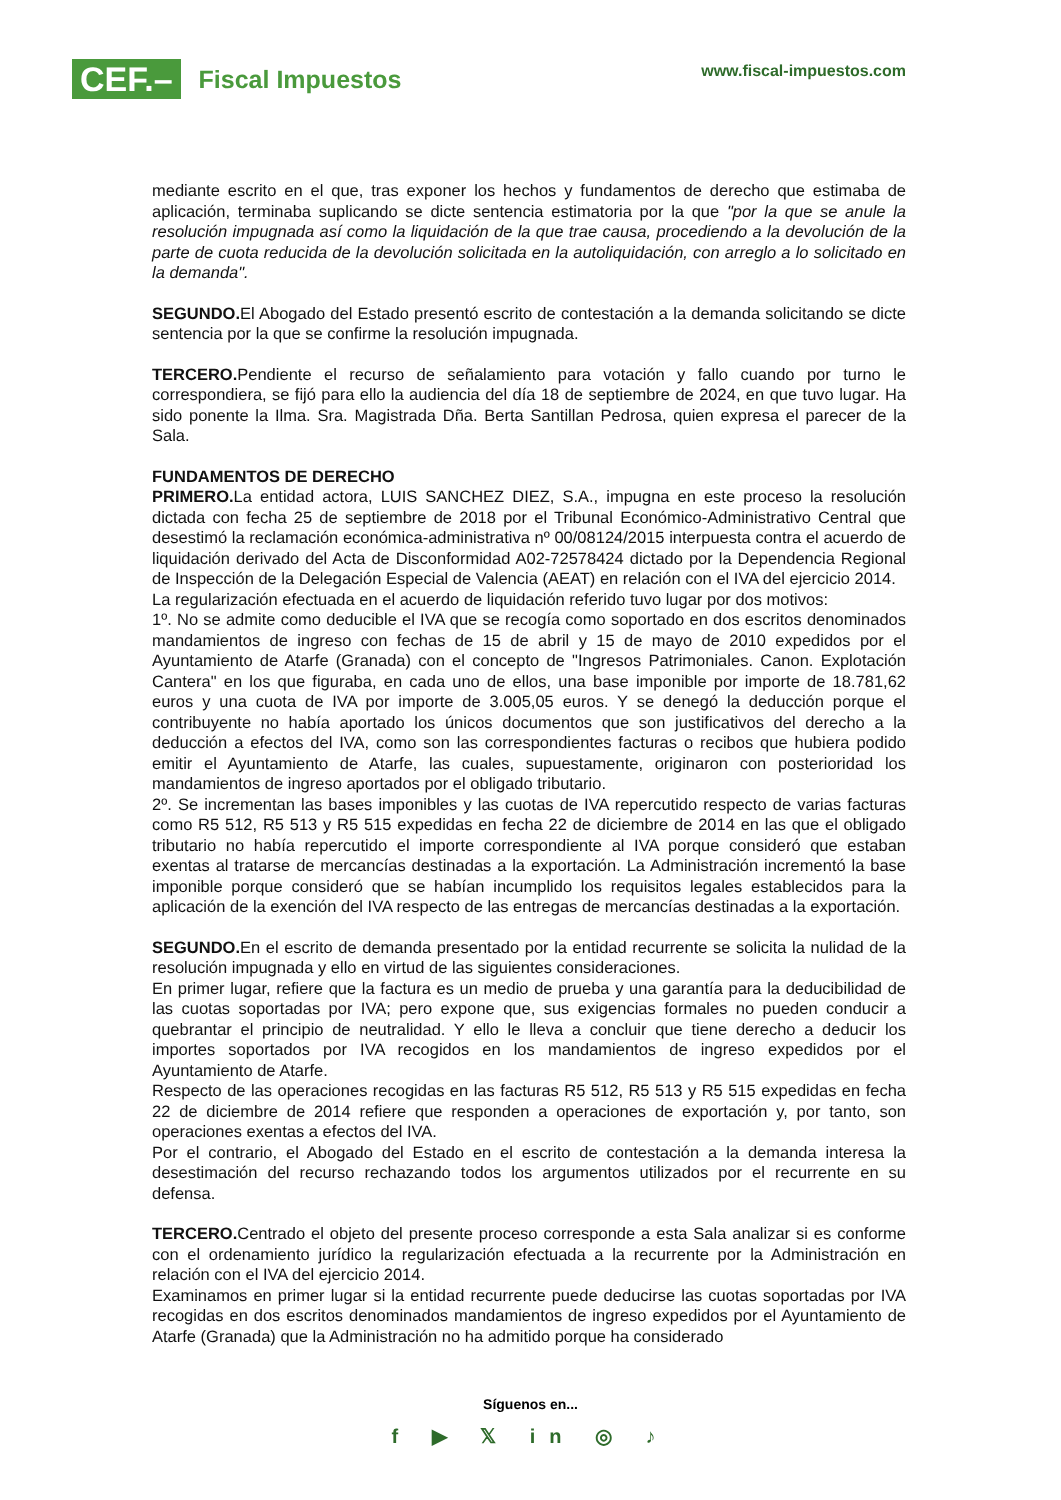CEF.– Fiscal Impuestos www.fiscal-impuestos.com
mediante escrito en el que, tras exponer los hechos y fundamentos de derecho que estimaba de aplicación, terminaba suplicando se dicte sentencia estimatoria por la que "por la que se anule la resolución impugnada así como la liquidación de la que trae causa, procediendo a la devolución de la parte de cuota reducida de la devolución solicitada en la autoliquidación, con arreglo a lo solicitado en la demanda".
SEGUNDO. El Abogado del Estado presentó escrito de contestación a la demanda solicitando se dicte sentencia por la que se confirme la resolución impugnada.
TERCERO. Pendiente el recurso de señalamiento para votación y fallo cuando por turno le correspondiera, se fijó para ello la audiencia del día 18 de septiembre de 2024, en que tuvo lugar. Ha sido ponente la Ilma. Sra. Magistrada Dña. Berta Santillan Pedrosa, quien expresa el parecer de la Sala.
FUNDAMENTOS DE DERECHO
PRIMERO. La entidad actora, LUIS SANCHEZ DIEZ, S.A., impugna en este proceso la resolución dictada con fecha 25 de septiembre de 2018 por el Tribunal Económico-Administrativo Central que desestimó la reclamación económica-administrativa nº 00/08124/2015 interpuesta contra el acuerdo de liquidación derivado del Acta de Disconformidad A02-72578424 dictado por la Dependencia Regional de Inspección de la Delegación Especial de Valencia (AEAT) en relación con el IVA del ejercicio 2014.
La regularización efectuada en el acuerdo de liquidación referido tuvo lugar por dos motivos:
1º. No se admite como deducible el IVA que se recogía como soportado en dos escritos denominados mandamientos de ingreso con fechas de 15 de abril y 15 de mayo de 2010 expedidos por el Ayuntamiento de Atarfe (Granada) con el concepto de "Ingresos Patrimoniales. Canon. Explotación Cantera" en los que figuraba, en cada uno de ellos, una base imponible por importe de 18.781,62 euros y una cuota de IVA por importe de 3.005,05 euros. Y se denegó la deducción porque el contribuyente no había aportado los únicos documentos que son justificativos del derecho a la deducción a efectos del IVA, como son las correspondientes facturas o recibos que hubiera podido emitir el Ayuntamiento de Atarfe, las cuales, supuestamente, originaron con posterioridad los mandamientos de ingreso aportados por el obligado tributario.
2º. Se incrementan las bases imponibles y las cuotas de IVA repercutido respecto de varias facturas como R5 512, R5 513 y R5 515 expedidas en fecha 22 de diciembre de 2014 en las que el obligado tributario no había repercutido el importe correspondiente al IVA porque consideró que estaban exentas al tratarse de mercancías destinadas a la exportación. La Administración incrementó la base imponible porque consideró que se habían incumplido los requisitos legales establecidos para la aplicación de la exención del IVA respecto de las entregas de mercancías destinadas a la exportación.
SEGUNDO. En el escrito de demanda presentado por la entidad recurrente se solicita la nulidad de la resolución impugnada y ello en virtud de las siguientes consideraciones.
En primer lugar, refiere que la factura es un medio de prueba y una garantía para la deducibilidad de las cuotas soportadas por IVA; pero expone que, sus exigencias formales no pueden conducir a quebrantar el principio de neutralidad. Y ello le lleva a concluir que tiene derecho a deducir los importes soportados por IVA recogidos en los mandamientos de ingreso expedidos por el Ayuntamiento de Atarfe.
Respecto de las operaciones recogidas en las facturas R5 512, R5 513 y R5 515 expedidas en fecha 22 de diciembre de 2014 refiere que responden a operaciones de exportación y, por tanto, son operaciones exentas a efectos del IVA.
Por el contrario, el Abogado del Estado en el escrito de contestación a la demanda interesa la desestimación del recurso rechazando todos los argumentos utilizados por el recurrente en su defensa.
TERCERO. Centrado el objeto del presente proceso corresponde a esta Sala analizar si es conforme con el ordenamiento jurídico la regularización efectuada a la recurrente por la Administración en relación con el IVA del ejercicio 2014.
Examinamos en primer lugar si la entidad recurrente puede deducirse las cuotas soportadas por IVA recogidas en dos escritos denominados mandamientos de ingreso expedidos por el Ayuntamiento de Atarfe (Granada) que la Administración no ha admitido porque ha considerado
Síguenos en...
f ▶ 𝕏 in ◎ ♪